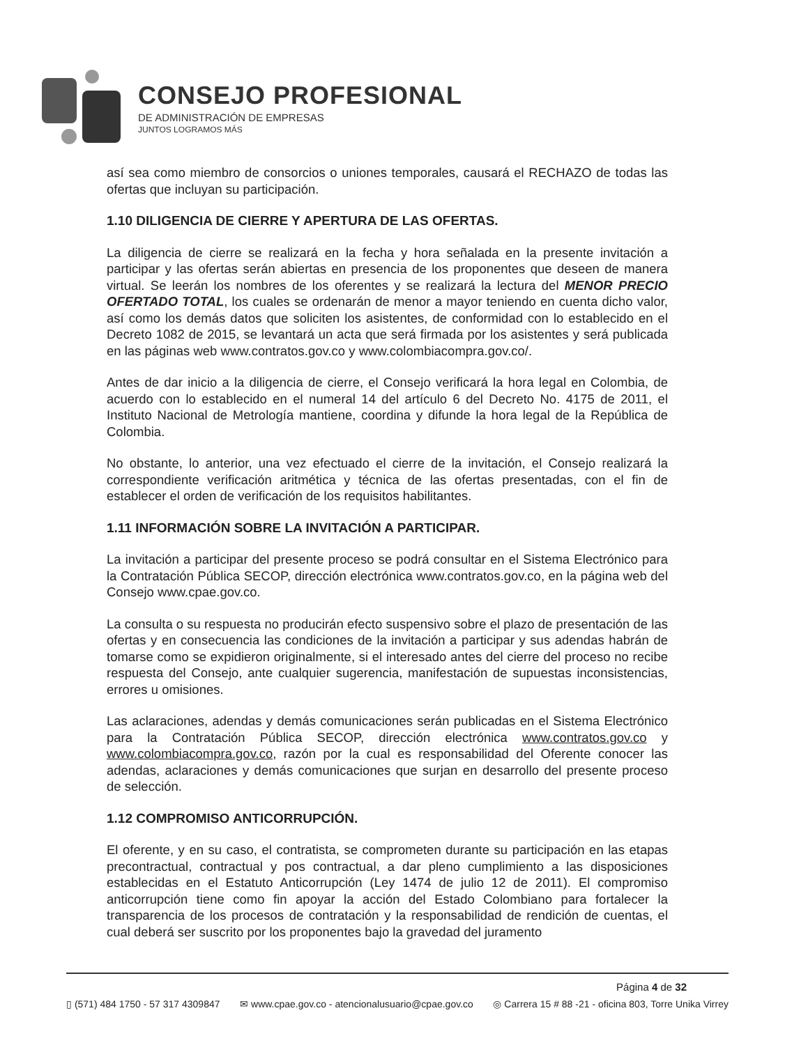CONSEJO PROFESIONAL
DE ADMINISTRACIÓN DE EMPRESAS
JUNTOS LOGRAMOS MÁS
así sea como miembro de consorcios o uniones temporales, causará el RECHAZO de todas las ofertas que incluyan su participación.
1.10 DILIGENCIA DE CIERRE Y APERTURA DE LAS OFERTAS.
La diligencia de cierre se realizará en la fecha y hora señalada en la presente invitación a participar y las ofertas serán abiertas en presencia de los proponentes que deseen de manera virtual. Se leerán los nombres de los oferentes y se realizará la lectura del MENOR PRECIO OFERTADO TOTAL, los cuales se ordenarán de menor a mayor teniendo en cuenta dicho valor, así como los demás datos que soliciten los asistentes, de conformidad con lo establecido en el Decreto 1082 de 2015, se levantará un acta que será firmada por los asistentes y será publicada en las páginas web www.contratos.gov.co y www.colombiacompra.gov.co/.
Antes de dar inicio a la diligencia de cierre, el Consejo verificará la hora legal en Colombia, de acuerdo con lo establecido en el numeral 14 del artículo 6 del Decreto No. 4175 de 2011, el Instituto Nacional de Metrología mantiene, coordina y difunde la hora legal de la República de Colombia.
No obstante, lo anterior, una vez efectuado el cierre de la invitación, el Consejo realizará la correspondiente verificación aritmética y técnica de las ofertas presentadas, con el fin de establecer el orden de verificación de los requisitos habilitantes.
1.11 INFORMACIÓN SOBRE LA INVITACIÓN A PARTICIPAR.
La invitación a participar del presente proceso se podrá consultar en el Sistema Electrónico para la Contratación Pública SECOP, dirección electrónica www.contratos.gov.co, en la página web del Consejo www.cpae.gov.co.
La consulta o su respuesta no producirán efecto suspensivo sobre el plazo de presentación de las ofertas y en consecuencia las condiciones de la invitación a participar y sus adendas habrán de tomarse como se expidieron originalmente, si el interesado antes del cierre del proceso no recibe respuesta del Consejo, ante cualquier sugerencia, manifestación de supuestas inconsistencias, errores u omisiones.
Las aclaraciones, adendas y demás comunicaciones serán publicadas en el Sistema Electrónico para la Contratación Pública SECOP, dirección electrónica www.contratos.gov.co y www.colombiacompra.gov.co, razón por la cual es responsabilidad del Oferente conocer las adendas, aclaraciones y demás comunicaciones que surjan en desarrollo del presente proceso de selección.
1.12 COMPROMISO ANTICORRUPCIÓN.
El oferente, y en su caso, el contratista, se comprometen durante su participación en las etapas precontractual, contractual y pos contractual, a dar pleno cumplimiento a las disposiciones establecidas en el Estatuto Anticorrupción (Ley 1474 de julio 12 de 2011). El compromiso anticorrupción tiene como fin apoyar la acción del Estado Colombiano para fortalecer la transparencia de los procesos de contratación y la responsabilidad de rendición de cuentas, el cual deberá ser suscrito por los proponentes bajo la gravedad del juramento
Página 4 de 32
▯ (571) 484 1750 - 57 317 4309847 ✉ www.cpae.gov.co - atencionalusuario@cpae.gov.co ◎ Carrera 15 # 88 -21 - oficina 803, Torre Unika Virrey